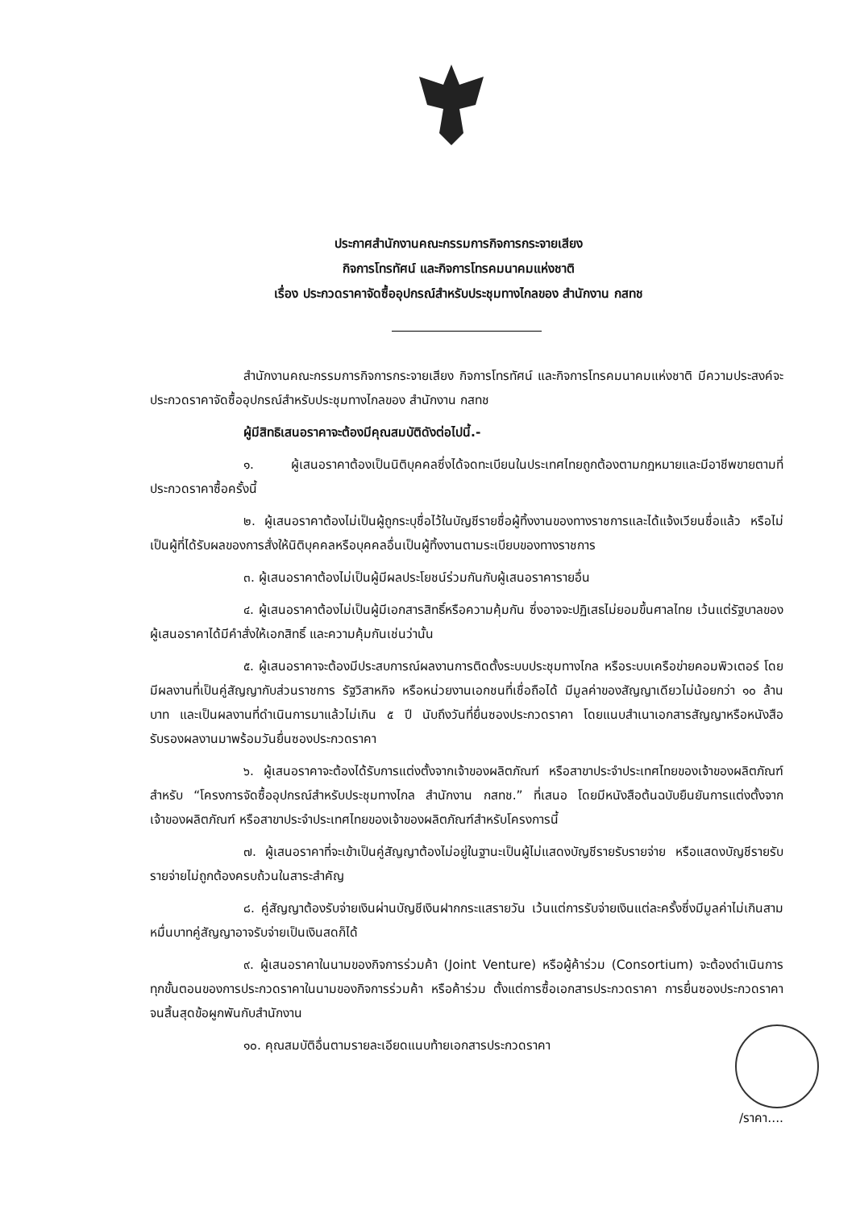ประกาศสำนักงานคณะกรรมการกิจการกระจายเสียง
กิจการโทรทัศน์ และกิจการโทรคมนาคมแห่งชาติ
เรื่อง ประกวดราคาจัดซื้ออุปกรณ์สำหรับประชุมทางไกลของ สำนักงาน กสทช
สำนักงานคณะกรรมการกิจการกระจายเสียง กิจการโทรทัศน์ และกิจการโทรคมนาคมแห่งชาติ มีความประสงค์จะประกวดราคาจัดซื้ออุปกรณ์สำหรับประชุมทางไกลของ สำนักงาน กสทช
ผู้มีสิทธิเสนอราคาจะต้องมีคุณสมบัติดังต่อไปนี้.-
๑. ผู้เสนอราคาต้องเป็นนิติบุคคลซึ่งได้จดทะเบียนในประเทศไทยถูกต้องตามกฎหมายและมีอาชีพขายตามที่ประกวดราคาซื้อครั้งนี้
๒. ผู้เสนอราคาต้องไม่เป็นผู้ถูกระบุชื่อไว้ในบัญชีรายชื่อผู้ทิ้งงานของทางราชการและได้แจ้งเวียนชื่อแล้ว หรือไม่เป็นผู้ที่ได้รับผลของการสั่งให้นิติบุคคลหรือบุคคลอื่นเป็นผู้ทิ้งงานตามระเบียบของทางราชการ
๓. ผู้เสนอราคาต้องไม่เป็นผู้มีผลประโยชน์ร่วมกันกับผู้เสนอราคารายอื่น
๔. ผู้เสนอราคาต้องไม่เป็นผู้มีเอกสารสิทธิ์หรือความคุ้มกัน ซึ่งอาจจะปฏิเสธไม่ยอมขึ้นศาลไทย เว้นแต่รัฐบาลของผู้เสนอราคาได้มีคำสั่งให้เอกสิทธิ์ และความคุ้มกันเช่นว่านั้น
๕. ผู้เสนอราคาจะต้องมีประสบการณ์ผลงานการติดตั้งระบบประชุมทางไกล หรือระบบเครือข่ายคอมพิวเตอร์ โดยมีผลงานที่เป็นคู่สัญญากับส่วนราชการ รัฐวิสาหกิจ หรือหน่วยงานเอกชนที่เชื่อถือได้ มีมูลค่าของสัญญาเดียวไม่น้อยกว่า ๑๐ ล้านบาท และเป็นผลงานที่ดำเนินการมาแล้วไม่เกิน ๕ ปี นับถึงวันที่ยื่นซองประกวดราคา โดยแนบสำเนาเอกสารสัญญาหรือหนังสือรับรองผลงานมาพร้อมวันยื่นซองประกวดราคา
๖. ผู้เสนอราคาจะต้องได้รับการแต่งตั้งจากเจ้าของผลิตภัณฑ์ หรือสาขาประจำประเทศไทยของเจ้าของผลิตภัณฑ์ สำหรับ “โครงการจัดซื้ออุปกรณ์สำหรับประชุมทางไกล สำนักงาน กสทช.” ที่เสนอ โดยมีหนังสือต้นฉบับยืนยันการแต่งตั้งจากเจ้าของผลิตภัณฑ์ หรือสาขาประจำประเทศไทยของเจ้าของผลิตภัณฑ์สำหรับโครงการนี้
๗. ผู้เสนอราคาที่จะเข้าเป็นคู่สัญญาต้องไม่อยู่ในฐานะเป็นผู้ไม่แสดงบัญชีรายรับรายจ่าย หรือแสดงบัญชีรายรับรายจ่ายไม่ถูกต้องครบถ้วนในสาระสำคัญ
๘. คู่สัญญาต้องรับจ่ายเงินผ่านบัญชีเงินฝากกระแสรายวัน เว้นแต่การรับจ่ายเงินแต่ละครั้งซึ่งมีมูลค่าไม่เกินสามหมื่นบาทคู่สัญญาอาจรับจ่ายเป็นเงินสดก็ได้
๙. ผู้เสนอราคาในนามของกิจการร่วมค้า (Joint Venture) หรือผู้ค้าร่วม (Consortium) จะต้องดำเนินการทุกขั้นตอนของการประกวดราคาในนามของกิจการร่วมค้า หรือค้าร่วม ตั้งแต่การซื้อเอกสารประกวดราคา การยื่นซองประกวดราคา จนสิ้นสุดข้อผูกพันกับสำนักงาน
๑๐. คุณสมบัติอื่นตามรายละเอียดแนบท้ายเอกสารประกวดราคา
/ราคา....